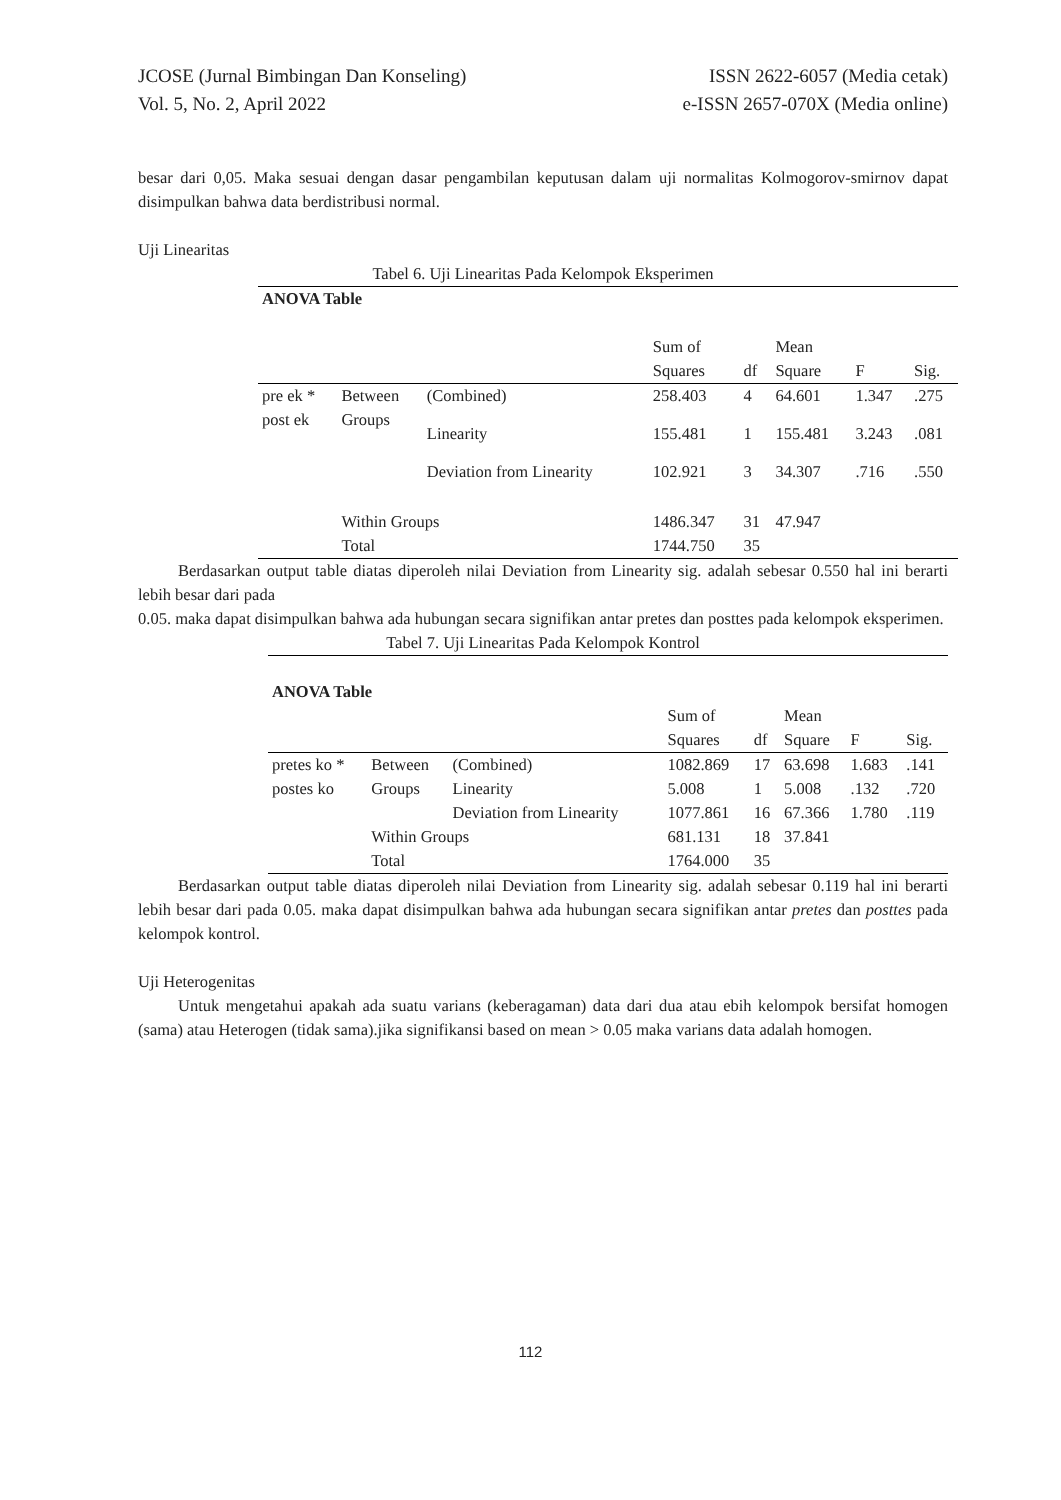JCOSE (Jurnal Bimbingan Dan Konseling)
Vol. 5, No. 2, April 2022
ISSN 2622-6057 (Media cetak)
e-ISSN 2657-070X (Media online)
besar dari 0,05. Maka sesuai dengan dasar pengambilan keputusan dalam uji normalitas Kolmogorov-smirnov dapat disimpulkan bahwa data berdistribusi normal.
Uji Linearitas
Tabel 6. Uji Linearitas Pada Kelompok Eksperimen
| ANOVA Table | | | | | | | |
| | | | Sum of Squares | df | Mean Square | F | Sig. |
| pre ek * post ek | Between Groups | (Combined) | 258.403 | 4 | 64.601 | 1.347 | .275 |
| | | Linearity | 155.481 | 1 | 155.481 | 3.243 | .081 |
| | | Deviation from Linearity | 102.921 | 3 | 34.307 | .716 | .550 |
| | Within Groups | | 1486.347 | 31 | 47.947 | | |
| | Total | | 1744.750 | 35 | | | |
Berdasarkan output table diatas diperoleh nilai Deviation from Linearity sig. adalah sebesar 0.550 hal ini berarti lebih besar dari pada
0.05. maka dapat disimpulkan bahwa ada hubungan secara signifikan antar pretes dan posttes pada kelompok eksperimen.
Tabel 7. Uji Linearitas Pada Kelompok Kontrol
| ANOVA Table | | | | | | | |
| | | | Sum of Squares | df | Mean Square | F | Sig. |
| pretes ko * postes ko | Between Groups | (Combined) | 1082.869 | 17 | 63.698 | 1.683 | .141 |
| | | Linearity | 5.008 | 1 | 5.008 | .132 | .720 |
| | | Deviation from Linearity | 1077.861 | 16 | 67.366 | 1.780 | .119 |
| | Within Groups | | 681.131 | 18 | 37.841 | | |
| | Total | | 1764.000 | 35 | | | |
Berdasarkan output table diatas diperoleh nilai Deviation from Linearity sig. adalah sebesar 0.119 hal ini berarti lebih besar dari pada 0.05. maka dapat disimpulkan bahwa ada hubungan secara signifikan antar pretes dan posttes pada kelompok kontrol.
Uji Heterogenitas
Untuk mengetahui apakah ada suatu varians (keberagaman) data dari dua atau ebih kelompok bersifat homogen (sama) atau Heterogen (tidak sama).jika signifikansi based on mean > 0.05 maka varians data adalah homogen.
112